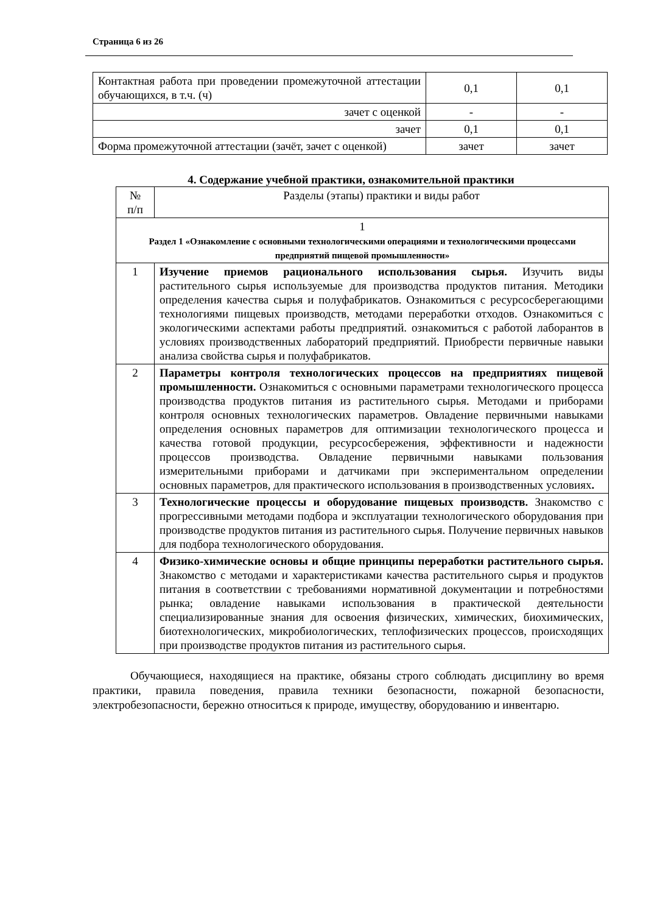Страница 6 из 26
| Контактная работа при проведении промежуточной аттестации обучающихся, в т.ч. (ч) | 0,1 | 0,1 |
| зачет с оценкой | - | - |
| зачет | 0,1 | 0,1 |
| Форма промежуточной аттестации (зачёт, зачет с оценкой) | зачет | зачет |
4. Содержание учебной практики, ознакомительной практики
| № п/п | Разделы (этапы) практики и виды работ |
| --- | --- |
| 1 Раздел 1 «Ознакомление с основными технологическими операциями и технологическими процессами предприятий пищевой промышленности» | |
| 1 | Изучение приемов рационального использования сырья. Изучить виды растительного сырья используемые для производства продуктов питания. Методики определения качества сырья и полуфабрикатов. Ознакомиться с ресурсосберегающими технологиями пищевых производств, методами переработки отходов. Ознакомиться с экологическими аспектами работы предприятий. ознакомиться с работой лаборантов в условиях производственных лабораторий предприятий. Приобрести первичные навыки анализа свойства сырья и полуфабрикатов. |
| 2 | Параметры контроля технологических процессов на предприятиях пищевой промышленности. Ознакомиться с основными параметрами технологического процесса производства продуктов питания из растительного сырья. Методами и приборами контроля основных технологических параметров. Овладение первичными навыками определения основных параметров для оптимизации технологического процесса и качества готовой продукции, ресурсосбережения, эффективности и надежности процессов производства. Овладение первичными навыками пользования измерительными приборами и датчиками при экспериментальном определении основных параметров, для практического использования в производственных условиях . |
| 3 | Технологические процессы и оборудование пищевых производств. Знакомство с прогрессивными методами подбора и эксплуатации технологического оборудования при производстве продуктов питания из растительного сырья. Получение первичных навыков для подбора технологического оборудования. |
| 4 | Физико-химические основы и общие принципы переработки растительного сырья. Знакомство с методами и характеристиками качества растительного сырья и продуктов питания в соответствии с требованиями нормативной документации и потребностями рынка; овладение навыками использования в практической деятельности специализированные знания для освоения физических, химических, биохимических, биотехнологических, микробиологических, теплофизических процессов, происходящих при производстве продуктов питания из растительного сырья. |
Обучающиеся, находящиеся на практике, обязаны строго соблюдать дисциплину во время практики, правила поведения, правила техники безопасности, пожарной безопасности, электробезопасности, бережно относиться к природе, имуществу, оборудованию и инвентарю.